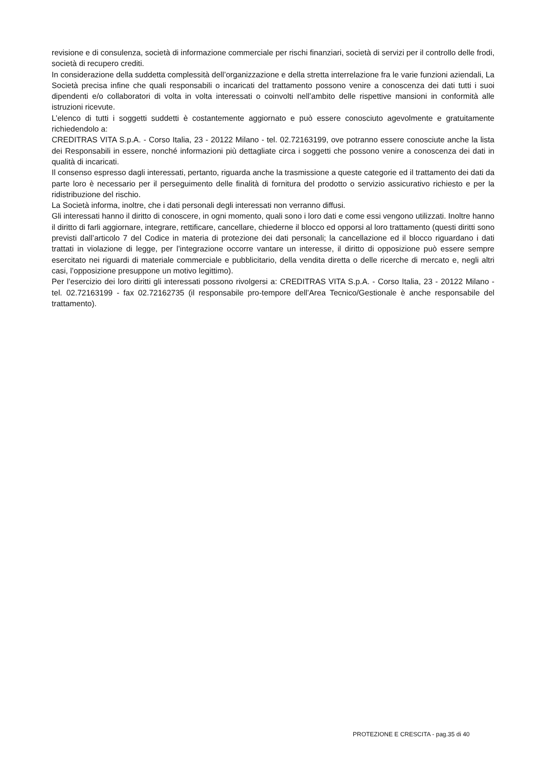revisione e di consulenza, società di informazione commerciale per rischi finanziari, società di servizi per il controllo delle frodi, società di recupero crediti.
In considerazione della suddetta complessità dell’organizzazione e della stretta interrelazione fra le varie funzioni aziendali, La Società precisa infine che quali responsabili o incaricati del trattamento possono venire a conoscenza dei dati tutti i suoi dipendenti e/o collaboratori di volta in volta interessati o coinvolti nell’ambito delle rispettive mansioni in conformità alle istruzioni ricevute.
L’elenco di tutti i soggetti suddetti è costantemente aggiornato e può essere conosciuto agevolmente e gratuitamente richiedendolo a:
CREDITRAS VITA S.p.A. - Corso Italia, 23 - 20122 Milano - tel. 02.72163199, ove potranno essere conosciute anche la lista dei Responsabili in essere, nonché informazioni più dettagliate circa i soggetti che possono venire a conoscenza dei dati in qualità di incaricati.
Il consenso espresso dagli interessati, pertanto, riguarda anche la trasmissione a queste categorie ed il trattamento dei dati da parte loro è necessario per il perseguimento delle finalità di fornitura del prodotto o servizio assicurativo richiesto e per la ridistribuzione del rischio.
La Società informa, inoltre, che i dati personali degli interessati non verranno diffusi.
Gli interessati hanno il diritto di conoscere, in ogni momento, quali sono i loro dati e come essi vengono utilizzati. Inoltre hanno il diritto di farli aggiornare, integrare, rettificare, cancellare, chiederne il blocco ed opporsi al loro trattamento (questi diritti sono previsti dall’articolo 7 del Codice in materia di protezione dei dati personali; la cancellazione ed il blocco riguardano i dati trattati in violazione di legge, per l’integrazione occorre vantare un interesse, il diritto di opposizione può essere sempre esercitato nei riguardi di materiale commerciale e pubblicitario, della vendita diretta o delle ricerche di mercato e, negli altri casi, l’opposizione presuppone un motivo legittimo).
Per l’esercizio dei loro diritti gli interessati possono rivolgersi a: CREDITRAS VITA S.p.A. - Corso Italia, 23 - 20122 Milano - tel. 02.72163199 - fax 02.72162735 (il responsabile pro-tempore dell’Area Tecnico/Gestionale è anche responsabile del trattamento).
PROTEZIONE E CRESCITA - pag.35 di 40